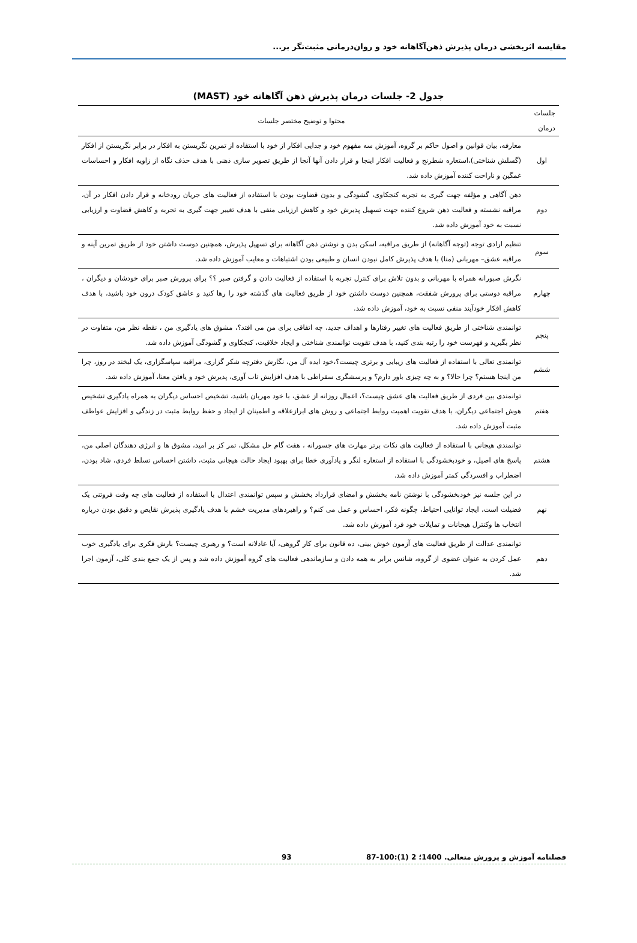مقایسه اثربخشی درمان پذیرش ذهن‌آگاهانه خود و روان‌درمانی مثبت‌نگر بر...
جدول 2- جلسات درمان پذیرش ذهن آگاهانه خود (MAST)
| جلسات درمان | محتوا و توضیح مختصر جلسات |
| --- | --- |
| اول | معارفه، بیان قوانین و اصول حاکم بر گروه، آموزش سه مفهوم خود و جدایی افکار از خود با استفاده از تمرین نگریستن به افکار در برابر نگریستن از افکار (گسلش شناختی)،استعاره شطرنج و فعالیت افکار اینجا و قرار دادن آنها آنجا از طریق تصویر سازی ذهنی با هدف حذف نگاه از زاویه افکار و احساسات غمگین و ناراحت کننده آموزش داده شد. |
| دوم | ذهن آگاهی و مؤلفه جهت گیری به تجربه کنجکاوی، گشودگی و بدون قضاوت بودن با استفاده از فعالیت های جریان رودخانه و قرار دادن افکار در آن، مراقبه نشسته و فعالیت ذهن شروع کننده جهت تسهیل پذیرش خود و کاهش ارزیابی منفی با هدف تغییر جهت گیری به تجربه و کاهش قضاوت و ارزیابی نسبت به خود آموزش داده شد. |
| سوم | تنظیم ارادی توجه (توجه آگاهانه) از طریق مراقبه، اسکن بدن و نوشتن ذهن آگاهانه برای تسهیل پذیرش، همچنین دوست داشتن خود از طریق تمرین آینه و مراقبه عشق– مهربانی (متا) با هدف پذیرش کامل نبودن انسان و طبیعی بودن اشتباهات و معایب آموزش داده شد. |
| چهارم | نگرش صبورانه همراه با مهربانی و بدون تلاش برای کنترل تجربه با استفاده از فعالیت دادن و گرفتن صبر ؟؟ برای پرورش صبر برای خودشان و دیگران ، مراقبه دوستی برای پرورش شفقت، همچنین دوست داشتن خود از طریق فعالیت های گذشته خود را رها کنید و عاشق کودک درون خود باشید، با هدف کاهش افکار خودآیند منفی نسبت به خود، آموزش داده شد. |
| پنجم | توانمندی شناختی از طریق فعالیت های تغییر رفتارها و اهداف جدید، چه اتفاقی برای من می افتد؟، مشوق های یادگیری من ، نقطه نظر من، متفاوت در نظر بگیرید و فهرست خود را رتبه بندی کنید، با هدف تقویت توانمندی شناختی و ایجاد خلاقیت، کنجکاوی و گشودگی آموزش داده شد. |
| ششم | توانمندی تعالی با استفاده از فعالیت های زیبایی و برتری چیست؟،خود ایده آل من، نگارش دفترچه شکر گزاری، مراقبه سپاسگزاری، یک لبخند در روز، چرا من اینجا هستم؟ چرا حالا؟ و به چه چیزی باور دارم؟ و پرسشگری سقراطی با هدف افزایش تاب آوری، پذیرش خود و یافتن معنا، آموزش داده شد. |
| هفتم | توانمندی بین فردی از طریق فعالیت های عشق چیست؟، اعمال روزانه از عشق، با خود مهربان باشید، تشخیص احساس دیگران به همراه یادگیری تشخیص هوش اجتماعی دیگران، با هدف تقویت اهمیت روابط اجتماعی و روش های ابرازعلاقه و اطمینان از ایجاد و حفظ روابط مثبت در زندگی و افزایش عواطف مثبت آموزش داده شد. |
| هشتم | توانمندی هیجانی با استفاده از فعالیت های نکات برتر مهارت های جسورانه ، هفت گام حل مشکل، تمر کز بر امید، مشوق ها و انرژی دهندگان اصلی من، پاسخ های اصیل، و خودبخشودگی با استفاده از استعاره لنگر و یادآوری خطا برای بهبود ایجاد حالت هیجانی مثبت، داشتن احساس تسلط فردی، شاد بودن، اضطراب و افسردگی کمتر آموزش داده شد. |
| نهم | در این جلسه نیز خودبخشودگی با نوشتن نامه بخشش و امضای قرارداد بخشش و سپس توانمندی اعتدال با استفاده از فعالیت های چه وقت فروتنی یک فضیلت است، ایجاد توانایی احتیاط، چگونه فکر، احساس و عمل می کنم؟ و راهبردهای مدیریت خشم با هدف یادگیری پذیرش نقایص و دقیق بودن درباره انتخاب ها وکنترل هیجانات و تمایلات خود فرد آموزش داده شد. |
| دهم | توانمندی عدالت از طریق فعالیت های آزمون خوش بینی، ده قانون برای کار گروهی، آیا عادلانه است؟ و رهبری چیست؟ بارش فکری برای یادگیری خوب عمل کردن به عنوان عضوی از گروه، شانس برابر به همه دادن و سازماندهی فعالیت های گروه آموزش داده شد و پس از یک جمع بندی کلی، آزمون اجرا شد. |
فصلنامه آموزش و پرورش متعالی. 1400؛ 2 (1):100-87 93